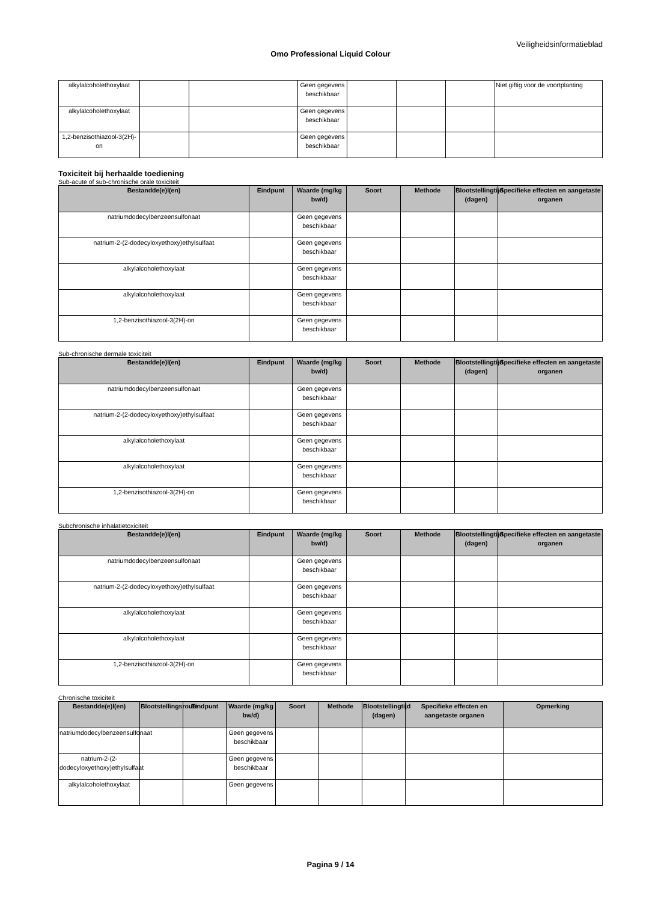Veiligheidsinformatieblad
Omo Professional Liquid Colour
| alkylalcoholethoxylaat | | | Geen gegevens beschikbaar | | | | Niet giftig voor de voortplanting |
| alkylalcoholethoxylaat | | | Geen gegevens beschikbaar | | | | |
| 1,2-benzisothiazool-3(2H)-on | | | Geen gegevens beschikbaar | | | | |
Toxiciteit bij herhaalde toediening
Sub-acute of sub-chronische orale toxiciteit
| Bestandde(e)l(en) | Eindpunt | Waarde (mg/kg bw/d) | Soort | Methode | Blootstellingtijd (dagen) | Specifieke effecten en aangetaste organen |
| --- | --- | --- | --- | --- | --- | --- |
| natriumdodecylbenzeensulfonaat | | Geen gegevens beschikbaar | | | | |
| natrium-2-(2-dodecyloxyethoxy)ethylsulfaat | | Geen gegevens beschikbaar | | | | |
| alkylalcoholethoxylaat | | Geen gegevens beschikbaar | | | | |
| alkylalcoholethoxylaat | | Geen gegevens beschikbaar | | | | |
| 1,2-benzisothiazool-3(2H)-on | | Geen gegevens beschikbaar | | | | |
Sub-chronische dermale toxiciteit
| Bestandde(e)l(en) | Eindpunt | Waarde (mg/kg bw/d) | Soort | Methode | Blootstellingtijd (dagen) | Specifieke effecten en aangetaste organen |
| --- | --- | --- | --- | --- | --- | --- |
| natriumdodecylbenzeensulfonaat | | Geen gegevens beschikbaar | | | | |
| natrium-2-(2-dodecyloxyethoxy)ethylsulfaat | | Geen gegevens beschikbaar | | | | |
| alkylalcoholethoxylaat | | Geen gegevens beschikbaar | | | | |
| alkylalcoholethoxylaat | | Geen gegevens beschikbaar | | | | |
| 1,2-benzisothiazool-3(2H)-on | | Geen gegevens beschikbaar | | | | |
Subchronische inhalatietoxiciteit
| Bestandde(e)l(en) | Eindpunt | Waarde (mg/kg bw/d) | Soort | Methode | Blootstellingtijd (dagen) | Specifieke effecten en aangetaste organen |
| --- | --- | --- | --- | --- | --- | --- |
| natriumdodecylbenzeensulfonaat | | Geen gegevens beschikbaar | | | | |
| natrium-2-(2-dodecyloxyethoxy)ethylsulfaat | | Geen gegevens beschikbaar | | | | |
| alkylalcoholethoxylaat | | Geen gegevens beschikbaar | | | | |
| alkylalcoholethoxylaat | | Geen gegevens beschikbaar | | | | |
| 1,2-benzisothiazool-3(2H)-on | | Geen gegevens beschikbaar | | | | |
Chronische toxiciteit
| Bestandde(e)l(en) | Blootstellingsroute | Eindpunt | Waarde (mg/kg bw/d) | Soort | Methode | Blootstellingtijd (dagen) | Specifieke effecten en aangetaste organen | Opmerking |
| --- | --- | --- | --- | --- | --- | --- | --- | --- |
| natriumdodecylbenzeensulfonaat | | | Geen gegevens beschikbaar | | | | | |
| natrium-2-(2-dodecyloxyethoxy)ethylsulfaat | | | Geen gegevens beschikbaar | | | | | |
| alkylalcoholethoxylaat | | | Geen gegevens | | | | | |
Pagina 9 / 14